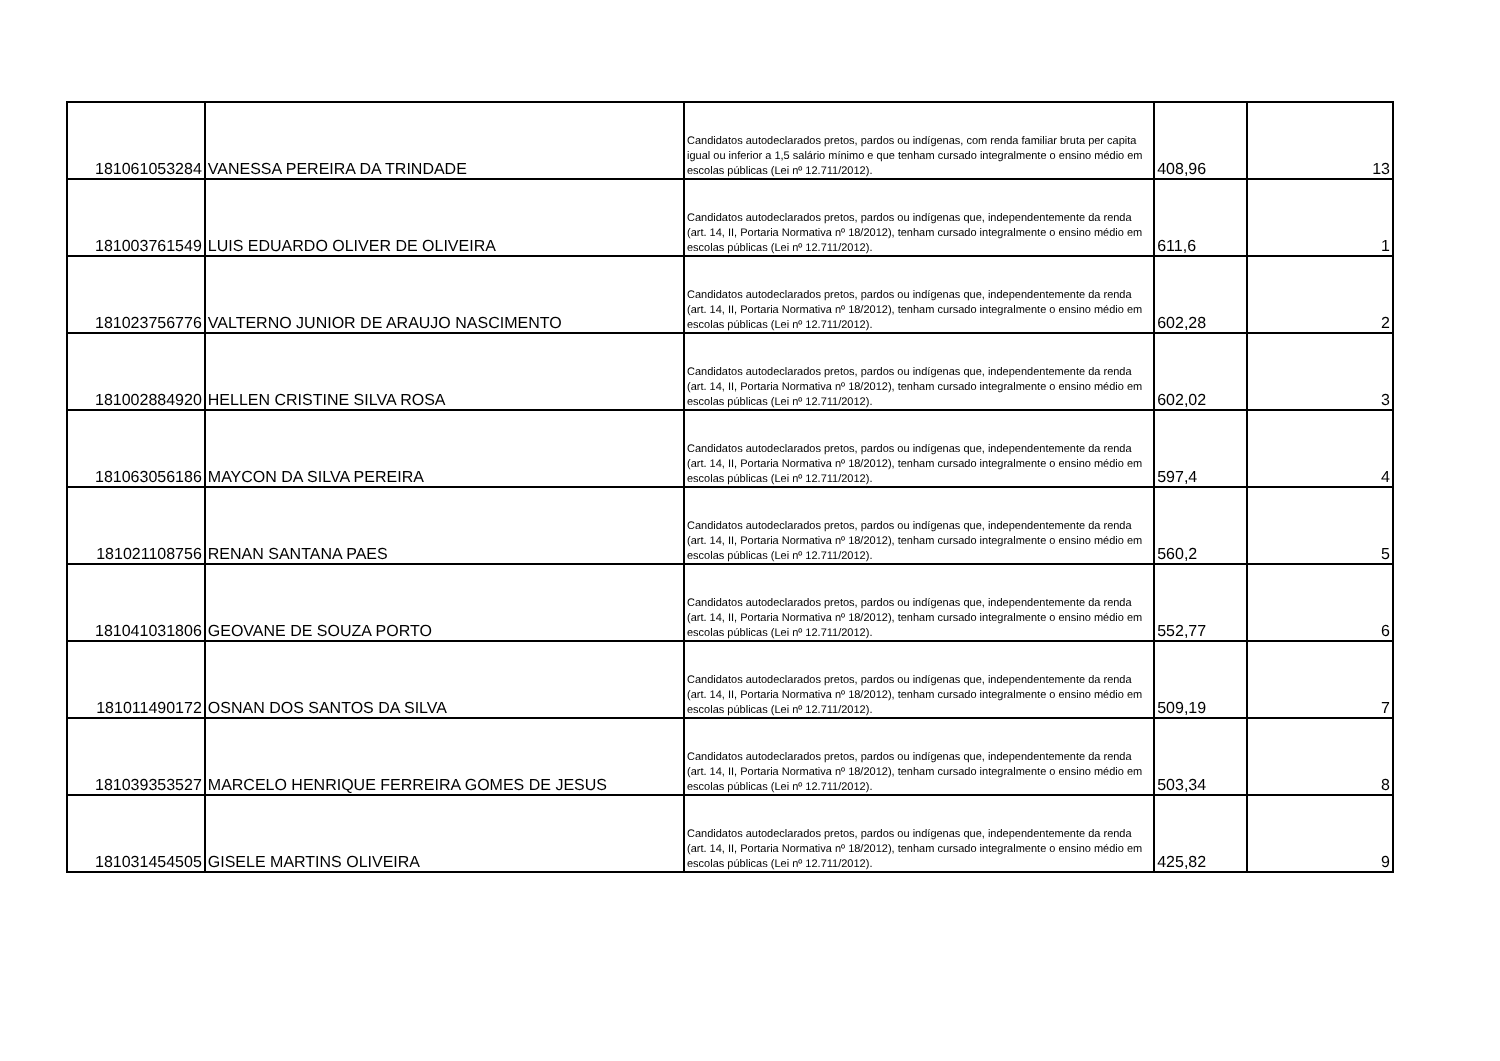| 181061053284 | VANESSA PEREIRA DA TRINDADE | Candidatos autodeclarados pretos, pardos ou indígenas, com renda familiar bruta per capita igual ou inferior a 1,5 salário mínimo e que tenham cursado integralmente o ensino médio em escolas públicas (Lei nº 12.711/2012). | 408,96 | 13 |
| 181003761549 | LUIS EDUARDO OLIVER DE OLIVEIRA | Candidatos autodeclarados pretos, pardos ou indígenas que, independentemente da renda (art. 14, II, Portaria Normativa nº 18/2012), tenham cursado integralmente o ensino médio em escolas públicas (Lei nº 12.711/2012). | 611,6 | 1 |
| 181023756776 | VALTERNO JUNIOR DE ARAUJO NASCIMENTO | Candidatos autodeclarados pretos, pardos ou indígenas que, independentemente da renda (art. 14, II, Portaria Normativa nº 18/2012), tenham cursado integralmente o ensino médio em escolas públicas (Lei nº 12.711/2012). | 602,28 | 2 |
| 181002884920 | HELLEN CRISTINE SILVA ROSA | Candidatos autodeclarados pretos, pardos ou indígenas que, independentemente da renda (art. 14, II, Portaria Normativa nº 18/2012), tenham cursado integralmente o ensino médio em escolas públicas (Lei nº 12.711/2012). | 602,02 | 3 |
| 181063056186 | MAYCON DA SILVA PEREIRA | Candidatos autodeclarados pretos, pardos ou indígenas que, independentemente da renda (art. 14, II, Portaria Normativa nº 18/2012), tenham cursado integralmente o ensino médio em escolas públicas (Lei nº 12.711/2012). | 597,4 | 4 |
| 181021108756 | RENAN SANTANA PAES | Candidatos autodeclarados pretos, pardos ou indígenas que, independentemente da renda (art. 14, II, Portaria Normativa nº 18/2012), tenham cursado integralmente o ensino médio em escolas públicas (Lei nº 12.711/2012). | 560,2 | 5 |
| 181041031806 | GEOVANE DE SOUZA PORTO | Candidatos autodeclarados pretos, pardos ou indígenas que, independentemente da renda (art. 14, II, Portaria Normativa nº 18/2012), tenham cursado integralmente o ensino médio em escolas públicas (Lei nº 12.711/2012). | 552,77 | 6 |
| 181011490172 | OSNAN DOS SANTOS DA SILVA | Candidatos autodeclarados pretos, pardos ou indígenas que, independentemente da renda (art. 14, II, Portaria Normativa nº 18/2012), tenham cursado integralmente o ensino médio em escolas públicas (Lei nº 12.711/2012). | 509,19 | 7 |
| 181039353527 | MARCELO HENRIQUE FERREIRA GOMES DE JESUS | Candidatos autodeclarados pretos, pardos ou indígenas que, independentemente da renda (art. 14, II, Portaria Normativa nº 18/2012), tenham cursado integralmente o ensino médio em escolas públicas (Lei nº 12.711/2012). | 503,34 | 8 |
| 181031454505 | GISELE MARTINS OLIVEIRA | Candidatos autodeclarados pretos, pardos ou indígenas que, independentemente da renda (art. 14, II, Portaria Normativa nº 18/2012), tenham cursado integralmente o ensino médio em escolas públicas (Lei nº 12.711/2012). | 425,82 | 9 |